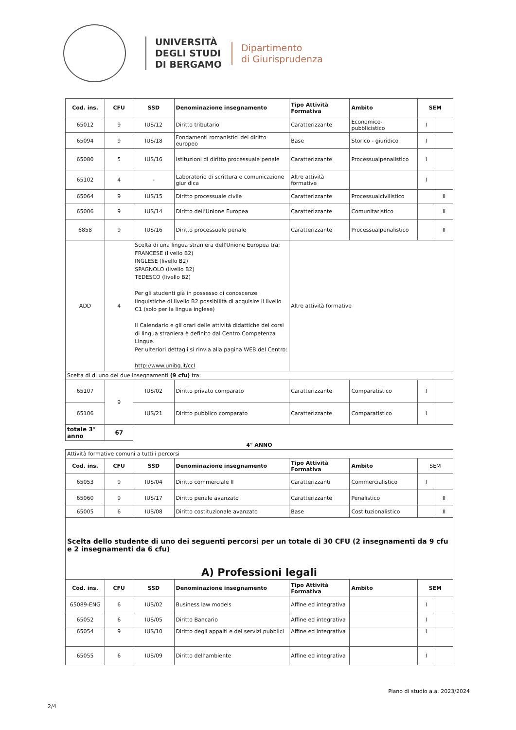UNIVERSITÀ
DEGLI STUDI
DI BERGAMO
Dipartimento
di Giurisprudenza
| Cod. ins. | CFU | SSD | Denominazione insegnamento | Tipo Attività Formativa | Ambito | SEM | |
| --- | --- | --- | --- | --- | --- | --- | --- |
| 65012 | 9 | IUS/12 | Diritto tributario | Caratterizzante | Economico-pubblicistico | I | |
| 65094 | 9 | IUS/18 | Fondamenti romanistici del diritto europeo | Base | Storico - giuridico | I | |
| 65080 | 5 | IUS/16 | Istituzioni di diritto processuale penale | Caratterizzante | Processualpenalistico | I | |
| 65102 | 4 | - | Laboratorio di scrittura e comunicazione giuridica | Altre attività formative | | I | |
| 65064 | 9 | IUS/15 | Diritto processuale civile | Caratterizzante | Processualcivilistico | | II |
| 65006 | 9 | IUS/14 | Diritto dell’Unione Europea | Caratterizzante | Comunitaristico | | II |
| 6858 | 9 | IUS/16 | Diritto processuale penale | Caratterizzante | Processualpenalistico | | II |
| ADD | 4 | Scelta di una lingua straniera dell'Unione Europea tra: FRANCESE (livello B2) INGLESE (livello B2) SPAGNOLO (livello B2) TEDESCO (livello B2) Per gli studenti già in possesso di conoscenze linguistiche di livello B2 possibilità di acquisire il livello C1 (solo per la lingua inglese) Il Calendario e gli orari delle attività didattiche dei corsi di lingua straniera è definito dal Centro Competenza Lingue. Per ulteriori dettagli si rinvia alla pagina WEB del Centro: http://www.unibg.it/ccl | | Altre attività formative | | | |
| Scelta di di uno dei due insegnamenti (9 cfu) tra: | | | | | | | |
| 65107 | 9 | IUS/02 | Diritto privato comparato | Caratterizzante | Comparatistico | I | |
| 65106 | | IUS/21 | Diritto pubblico comparato | Caratterizzante | Comparatistico | I | |
| totale 3° anno | 67 | | | | | | |
4° ANNO
| Attività formative comuni a tutti i percorsi | | | | | | | |
| Cod. ins. | CFU | SSD | Denominazione insegnamento | Tipo Attività Formativa | Ambito | SEM | |
| 65053 | 9 | IUS/04 | Diritto commerciale II | Caratterizzanti | Commercialistico | I | |
| 65060 | 9 | IUS/17 | Diritto penale avanzato | Caratterizzante | Penalistico | | II |
| 65005 | 6 | IUS/08 | Diritto costituzionale avanzato | Base | Costituzionalistico | | II |
| Scelta dello studente di uno dei seguenti percorsi per un totale di 30 CFU (2 insegnamenti da 9 cfu e 2 insegnamenti da 6 cfu) A) Professioni legali | | | | | | | |
| Cod. ins. | CFU | SSD | Denominazione insegnamento | Tipo Attività Formativa | Ambito | SEM | |
| 65089-ENG | 6 | IUS/02 | Business law models | Affine ed integrativa | | I | |
| 65052 | 6 | IUS/05 | Diritto Bancario | Affine ed integrativa | | I | |
| 65054 | 9 | IUS/10 | Diritto degli appalti e dei servizi pubblici | Affine ed integrativa | | I | |
| 65055 | 6 | IUS/09 | Diritto dell’ambiente | Affine ed integrativa | | I | |
Piano di studio a.a. 2023/2024
2/4